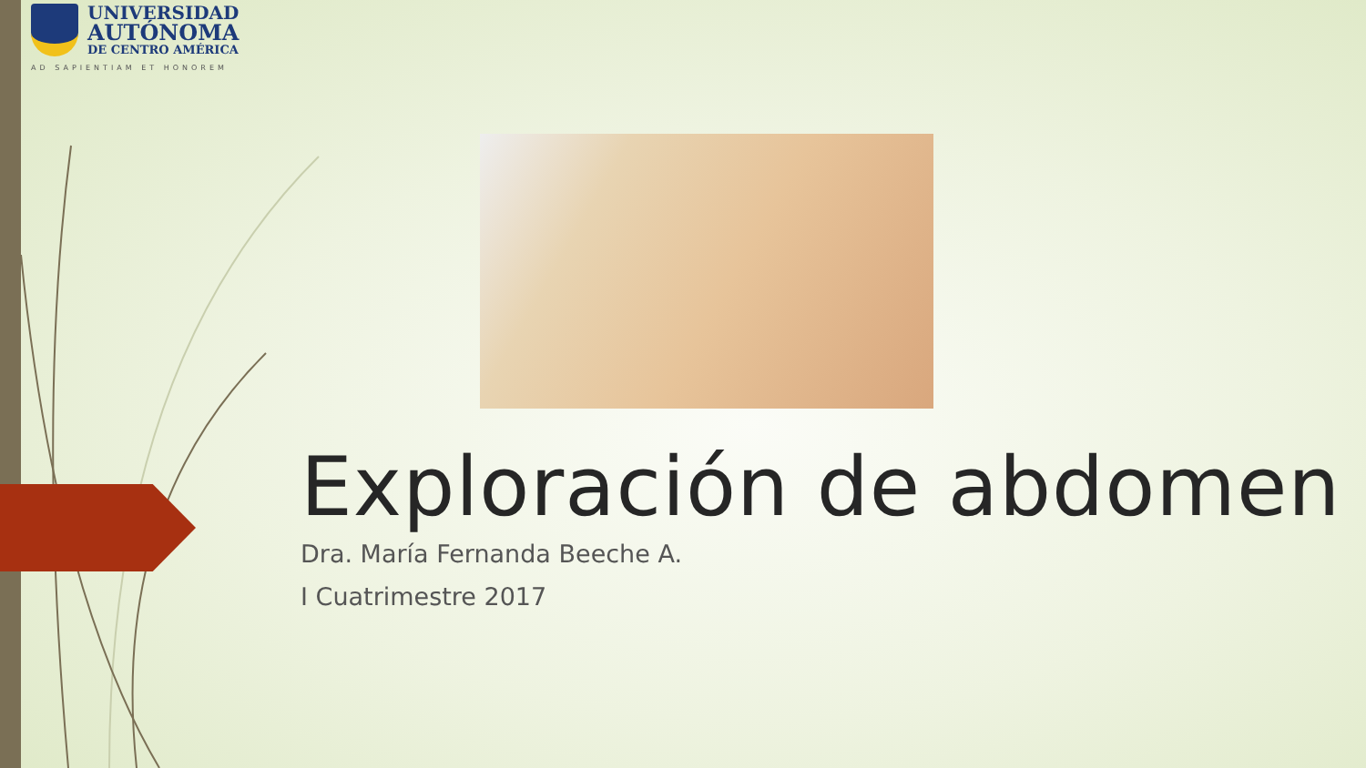UNIVERSIDAD
AUTÓNOMA
DE CENTRO AMÉRICA
AD SAPIENTIAM ET HONOREM
Exploración de abdomen
Dra. María Fernanda Beeche A.
I Cuatrimestre 2017